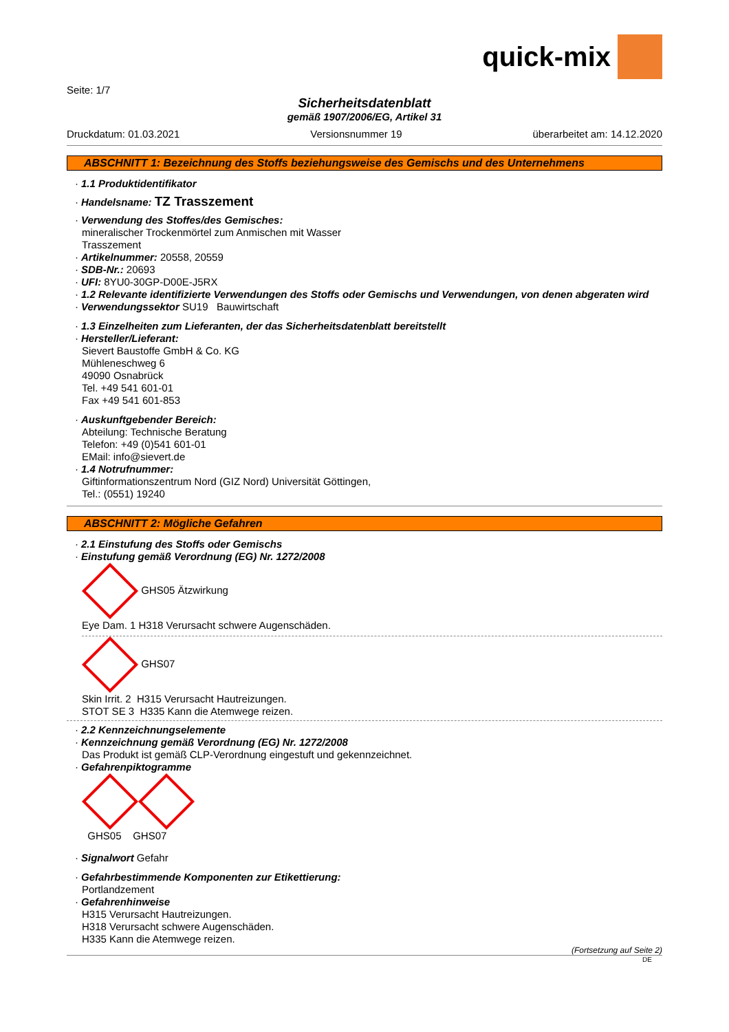quick-mix
Seite: 1/7
Sicherheitsdatenblatt
gemäß 1907/2006/EG, Artikel 31
Druckdatum: 01.03.2021 Versionsnummer 19 überarbeitet am: 14.12.2020
ABSCHNITT 1: Bezeichnung des Stoffs beziehungsweise des Gemischs und des Unternehmens
· 1.1 Produktidentifikator
· Handelsname: TZ Trasszement
· Verwendung des Stoffes/des Gemisches:
mineralischer Trockenmörtel zum Anmischen mit Wasser
Trasszement
· Artikelnummer: 20558, 20559
· SDB-Nr.: 20693
· UFI: 8YU0-30GP-D00E-J5RX
· 1.2 Relevante identifizierte Verwendungen des Stoffs oder Gemischs und Verwendungen, von denen abgeraten wird
· Verwendungssektor SU19 Bauwirtschaft
· 1.3 Einzelheiten zum Lieferanten, der das Sicherheitsdatenblatt bereitstellt
· Hersteller/Lieferant:
Sievert Baustoffe GmbH & Co. KG
Mühleneschweg 6
49090 Osnabrück
Tel. +49 541 601-01
Fax +49 541 601-853
· Auskunftgebender Bereich:
Abteilung: Technische Beratung
Telefon: +49 (0)541 601-01
EMail: info@sievert.de
· 1.4 Notrufnummer:
Giftinformationszentrum Nord (GIZ Nord) Universität Göttingen,
Tel.: (0551) 19240
ABSCHNITT 2: Mögliche Gefahren
· 2.1 Einstufung des Stoffs oder Gemischs
· Einstufung gemäß Verordnung (EG) Nr. 1272/2008
GHS05 Ätzwirkung
Eye Dam. 1 H318 Verursacht schwere Augenschäden.
GHS07
Skin Irrit. 2 H315 Verursacht Hautreizungen.
STOT SE 3 H335 Kann die Atemwege reizen.
· 2.2 Kennzeichnungselemente
· Kennzeichnung gemäß Verordnung (EG) Nr. 1272/2008
Das Produkt ist gemäß CLP-Verordnung eingestuft und gekennzeichnet.
· Gefahrenpiktogramme
GHS05 GHS07
· Signalwort Gefahr
· Gefahrbestimmende Komponenten zur Etikettierung:
Portlandzement
· Gefahrenhinweise
H315 Verursacht Hautreizungen.
H318 Verursacht schwere Augenschäden.
H335 Kann die Atemwege reizen.
(Fortsetzung auf Seite 2)
DE